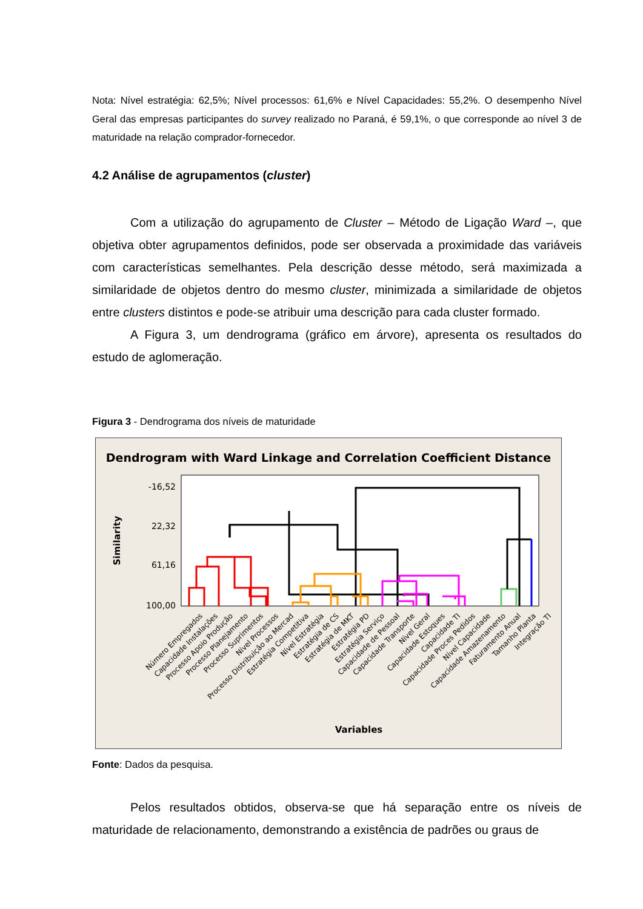Nota: Nível estratégia: 62,5%; Nível processos: 61,6% e Nível Capacidades: 55,2%. O desempenho Nível Geral das empresas participantes do survey realizado no Paraná, é 59,1%, o que corresponde ao nível 3 de maturidade na relação comprador-fornecedor.
4.2 Análise de agrupamentos (cluster)
Com a utilização do agrupamento de Cluster – Método de Ligação Ward –, que objetiva obter agrupamentos definidos, pode ser observada a proximidade das variáveis com características semelhantes. Pela descrição desse método, será maximizada a similaridade de objetos dentro do mesmo cluster, minimizada a similaridade de objetos entre clusters distintos e pode-se atribuir uma descrição para cada cluster formado.
A Figura 3, um dendrograma (gráfico em árvore), apresenta os resultados do estudo de aglomeração.
Figura 3 - Dendrograma dos níveis de maturidade
Dendrogram with Ward Linkage and Correlation Coefficient Distance
-16,52
22,32
61,16
100,00
Similarity
Variables
Número Empregados
Capacidade Instalações
Processo Apoio Produção
Processo Planejamento
Processo Suprimentos
Nível Processos
Processo Distribuição ao Mercad
Estratégia Competitiva
Nível Estratégia
Estratégia de CS
Estratégia de MKT
Estratégia PD
Estratégia Serviço
Capacidade de Pessoal
Capacidade Transporte
Nível Geral
Capacidade Estoques
Capacidade TI
Capacidade Proces Pedidos
Nível Capacidade
Capacidade Amazenamento
Faturamento Anual
Tamanho Planta
Integração TI
Fonte: Dados da pesquisa.
Pelos resultados obtidos, observa-se que há separação entre os níveis de maturidade de relacionamento, demonstrando a existência de padrões ou graus de